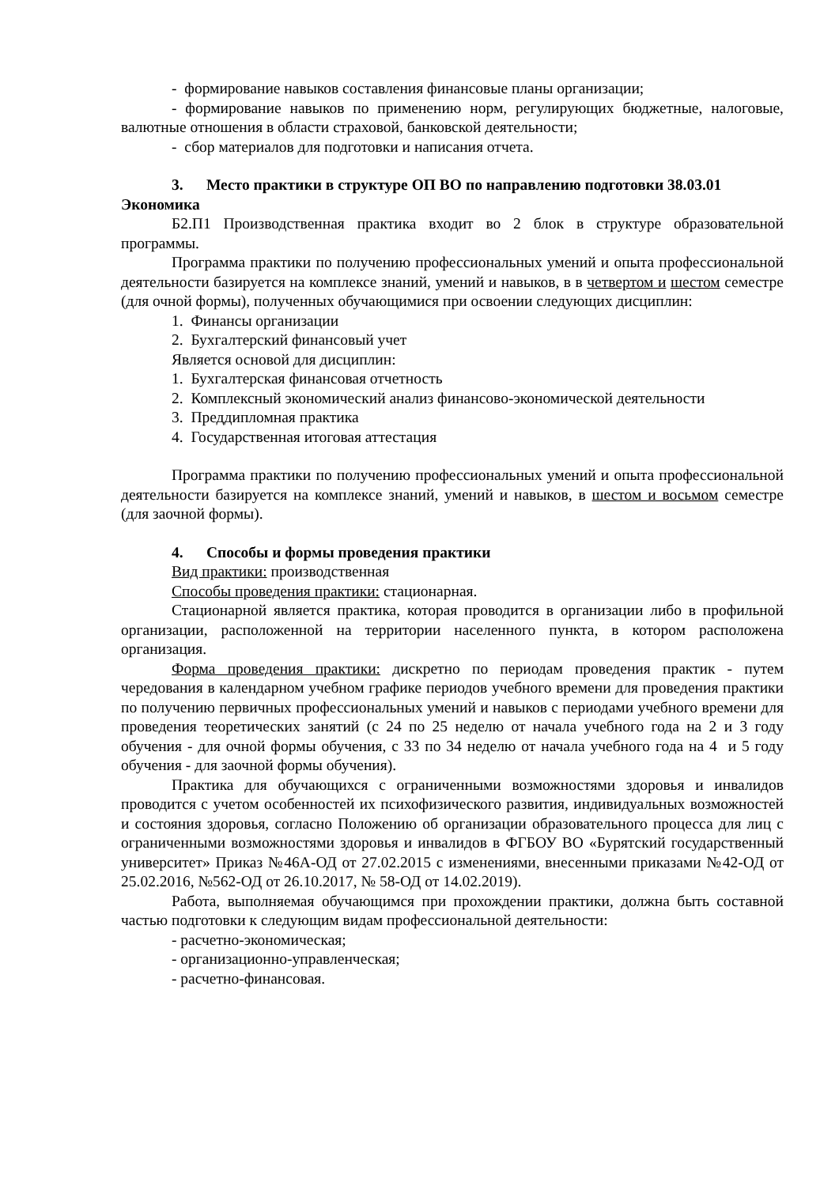- формирование навыков составления финансовые планы организации;
- формирование навыков по применению норм, регулирующих бюджетные, налоговые, валютные отношения в области страховой, банковской деятельности;
- сбор материалов для подготовки и написания отчета.
3. Место практики в структуре ОП ВО по направлению подготовки 38.03.01 Экономика
Б2.П1 Производственная практика входит во 2 блок в структуре образовательной программы.
Программа практики по получению профессиональных умений и опыта профессиональной деятельности базируется на комплексе знаний, умений и навыков, в в четвертом и шестом семестре (для очной формы), полученных обучающимися при освоении следующих дисциплин:
1. Финансы организации
2. Бухгалтерский финансовый учет
Является основой для дисциплин:
1. Бухгалтерская финансовая отчетность
2. Комплексный экономический анализ финансово-экономической деятельности
3. Преддипломная практика
4. Государственная итоговая аттестация
Программа практики по получению профессиональных умений и опыта профессиональной деятельности базируется на комплексе знаний, умений и навыков, в шестом и восьмом семестре (для заочной формы).
4. Способы и формы проведения практики
Вид практики: производственная
Способы проведения практики: стационарная.
Стационарной является практика, которая проводится в организации либо в профильной организации, расположенной на территории населенного пункта, в котором расположена организация.
Форма проведения практики: дискретно по периодам проведения практик - путем чередования в календарном учебном графике периодов учебного времени для проведения практики по получению первичных профессиональных умений и навыков с периодами учебного времени для проведения теоретических занятий (с 24 по 25 неделю от начала учебного года на 2 и 3 году обучения - для очной формы обучения, с 33 по 34 неделю от начала учебного года на 4 и 5 году обучения - для заочной формы обучения).
Практика для обучающихся с ограниченными возможностями здоровья и инвалидов проводится с учетом особенностей их психофизического развития, индивидуальных возможностей и состояния здоровья, согласно Положению об организации образовательного процесса для лиц с ограниченными возможностями здоровья и инвалидов в ФГБОУ ВО «Бурятский государственный университет» Приказ №46А-ОД от 27.02.2015 с изменениями, внесенными приказами №42-ОД от 25.02.2016, №562-ОД от 26.10.2017, № 58-ОД от 14.02.2019).
Работа, выполняемая обучающимся при прохождении практики, должна быть составной частью подготовки к следующим видам профессиональной деятельности:
- расчетно-экономическая;
- организационно-управленческая;
- расчетно-финансовая.